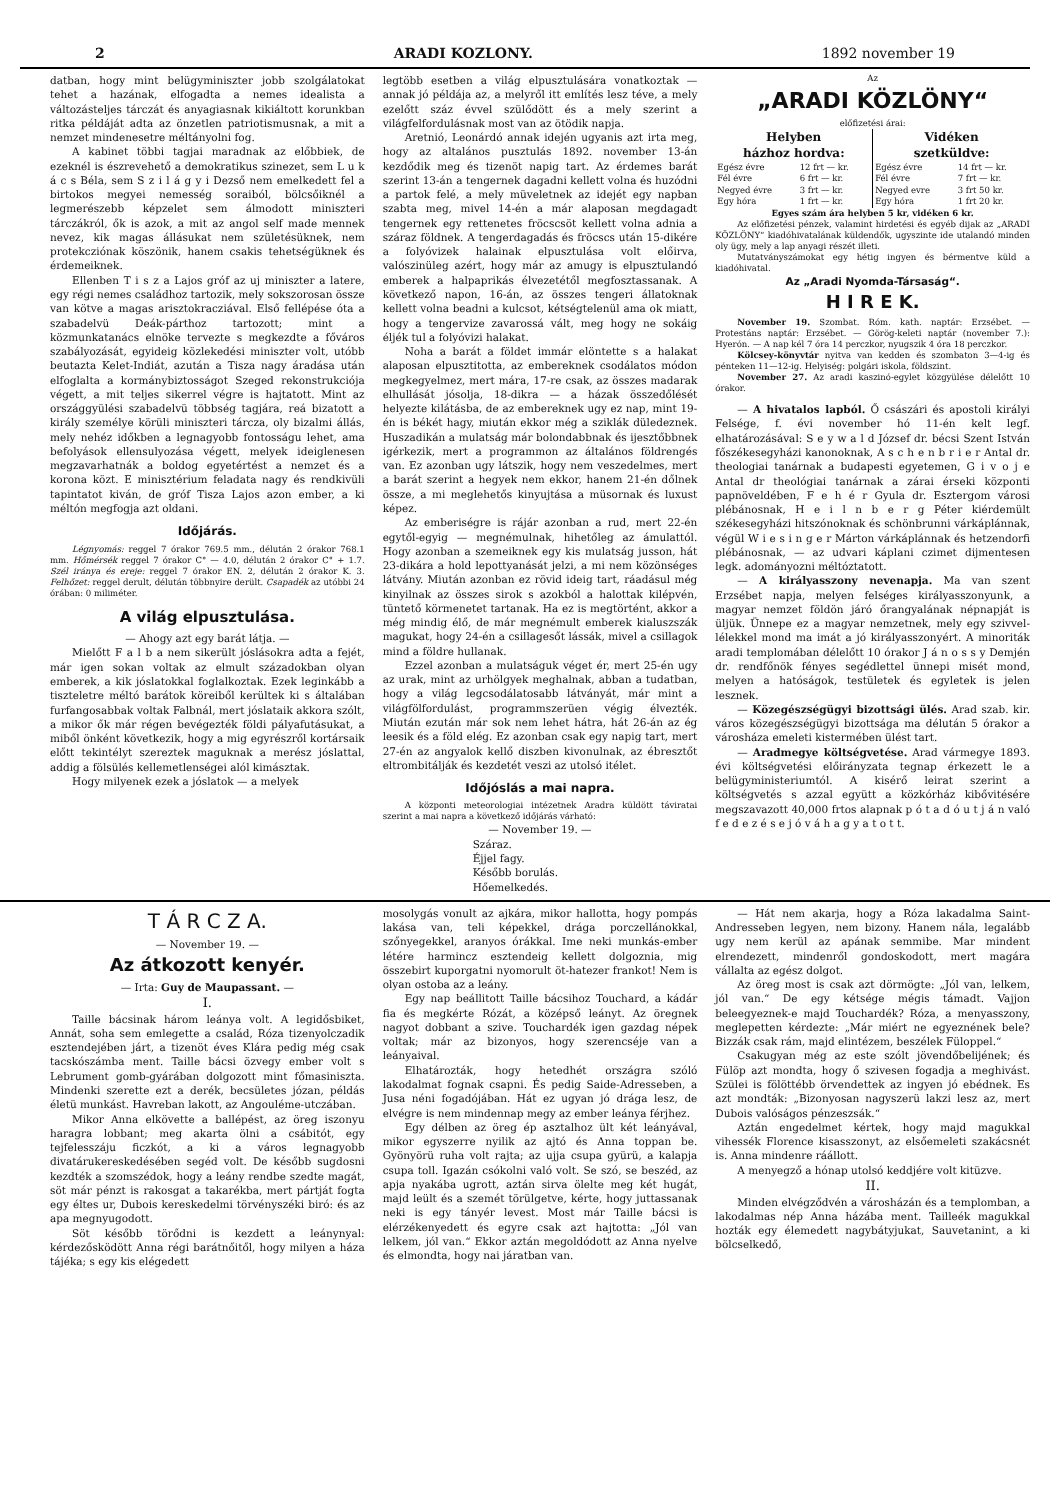2 ARADI KOZLONY. 1892 november 19
datban, hogy mint belügyminiszter jobb szolgálatokat tehet a hazának, elfogadta a nemes idealista a változásteljes tárczát és anyagiasnak kikiáltott korunkban ritka példáját adta az önzetlen patriotismusnak, a mit a nemzet mindenesetre méltányolni fog.
A kabinet többi tagjai maradnak az előbbiek, de ezeknél is észrevehető a demokratikus szinezet, sem L u k á c s Béla, sem S z i l á g y i Dezső nem emelkedett fel a birtokos megyei nemesség soraiból, bölcsőiknél a legmerészebb képzelet sem álmodott miniszteri tárczákról, ők is azok, a mit az angol self made mennek nevez, kik magas állásukat nem születésüknek, nem protekcziónak köszönik, hanem csakis tehetségüknek és érdemeiknek.
Ellenben T i s z a Lajos gróf az uj miniszter a latere, egy régi nemes családhoz tartozik, mely sokszorosan össze van kötve a magas arisztokracziával. Első fellépése óta a szabadelvü Deák-párthoz tartozott; mint a közmunkatanács elnöke tervezte s megkezdte a főváros szabályozását, egyideig közlekedési miniszter volt, utóbb beutazta Kelet-Indiát, azután a Tisza nagy áradása után elfoglalta a kormánybiztosságot Szeged rekonstrukciója végett, a mit teljes sikerrel végre is hajtatott. Mint az országgyülési szabadelvü többség tagjára, reá bizatott a király személye körüli miniszteri tárcza, oly bizalmi állás, mely nehéz időkben a legnagyobb fontosságu lehet, ama befolyások ellensulyozása végett, melyek ideiglenesen megzavarhatnák a boldog egyetértést a nemzet és a korona közt. E minisztérium feladata nagy és rendkivüli tapintatot kiván, de gróf Tisza Lajos azon ember, a ki méltón megfogja azt oldani.
Időjárás.
Légnyomás: reggel 7 órakor 769.5 mm., délután 2 órakor 768.1 mm. Hőmérsék reggel 7 órakor C° — 4.0, délután 2 órakor C° + 1.7. Szél iránya és ereje: reggel 7 órakor EN. 2, délután 2 órakor K. 3. Felhőzet: reggel derult, délután többnyire derült. Csapadék az utóbbi 24 órában: 0 miliméter.
A világ elpusztulása.
— Ahogy azt egy barát látja. —
Mielőtt F a l b a nem sikerült jóslásokra adta a fejét, már igen sokan voltak az elmult századokban olyan emberek, a kik jóslatokkal foglalkoztak. Ezek leginkább a tiszteletre méltó barátok köreiből kerültek ki s általában furfangosabbak voltak Falbnál, mert jóslataik akkora szólt, a mikor ők már régen bevégezték földi pályafutásukat, a miből önként következik, hogy a mig egyrészről kortársaik előtt tekintélyt szereztek maguknak a merész jóslattal, addig a fölsülés kellemetlenségei alól kimásztak.
Hogy milyenek ezek a jóslatok — a melyek
legtöbb esetben a világ elpusztulására vonatkoztak — annak jó példája az, a melyről itt említés lesz téve, a mely ezelőtt száz évvel szülődött és a mely szerint a világfelfordulásnak most van az ötödik napja.
Aretnió, Leonárdó annak idején ugyanis azt irta meg, hogy az altalános pusztulás 1892. november 13-án kezdődik meg és tizenöt napig tart. Az érdemes barát szerint 13-án a tengernek dagadni kellett volna és huzódni a partok felé, a mely müveletnek az idejét egy napban szabta meg, mivel 14-én a már alaposan megdagadt tengernek egy rettenetes fröcscsöt kellett volna adnia a száraz földnek. A tengerdagadás és fröcscs után 15-dikére a folyóvizek halainak elpusztulása volt előirva, valószinüleg azért, hogy már az amugy is elpusztulandó emberek a halpaprikás élvezetétől megfosztassanak. A következő napon, 16-án, az összes tengeri állatoknak kellett volna beadni a kulcsot, kétségtelenül ama ok miatt, hogy a tengervize zavarossá vált, meg hogy ne sokáig éljék tul a folyóvizi halakat.
Noha a barát a földet immár elöntette s a halakat alaposan elpusztitotta, az embereknek csodálatos módon megkegyelmez, mert mára, 17-re csak, az összes madarak elhullását jósolja, 18-dikra — a házak összedőlését helyezte kilátásba, de az embereknek ugy ez nap, mint 19-én is békét hagy, miután ekkor még a sziklák düledeznek. Huszadikán a mulatság már bolondabbnak és ijesztőbbnek igérkezik, mert a programmon az általános földrengés van. Ez azonban ugy látszik, hogy nem veszedelmes, mert a barát szerint a hegyek nem ekkor, hanem 21-én dőlnek össze, a mi meglehetős kinyujtása a müsornak és luxust képez.
Az emberiségre is rájár azonban a rud, mert 22-én egytől-egyig — megnémulnak, hihetőleg az ámulattól. Hogy azonban a szemeiknek egy kis mulatság jusson, hát 23-dikára a hold lepottyanását jelzi, a mi nem közönséges látvány. Miután azonban ez rövid ideig tart, ráadásul még kinyilnak az összes sirok s azokból a halottak kilépvén, tüntető körmenetet tartanak. Ha ez is megtörtént, akkor a még mindig élő, de már megnémult emberek kialuszszák magukat, hogy 24-én a csillagesőt lássák, mivel a csillagok mind a földre hullanak.
Ezzel azonban a mulatságuk véget ér, mert 25-én ugy az urak, mint az urhölgyek meghalnak, abban a tudatban, hogy a világ legcsodálatosabb látványát, már mint a világfölfordulást, programmszerüen végig élvezték. Miután ezután már sok nem lehet hátra, hát 26-án az ég leesik és a föld elég. Ez azonban csak egy napig tart, mert 27-én az angyalok kellő diszben kivonulnak, az ébresztőt eltrombitálják és kezdetét veszi az utolsó itélet.
Időjóslás a mai napra.
A központi meteorologiai intézetnek Aradra küldött táviratai szerint a mai napra a következő időjárás várható:
— November 19. —
Száraz.
Éjjel fagy.
Később borulás.
Hőemelkedés.
Az
„ARADI KÖZLÖNY“
előfizetési árai:
| Helyben házhoz hordva: | | Vidéken szetküldve: | |
| --- | --- | --- | --- |
| Egész évre | 12 frt — kr. | Egész évre | 14 frt — kr. |
| Fél évre | 6 frt — kr. | Fél évre | 7 frt — kr. |
| Negyed évre | 3 frt — kr. | Negyed evre | 3 frt 50 kr. |
| Egy hóra | 1 frt — kr. | Egy hóra | 1 frt 20 kr. |
Egyes szám ára helyben 5 kr, vidéken 6 kr.
Az előfizetési pénzek, valamint hirdetési és egyéb dijak az „ARADI KÖZLÖNY“ kiadóhivatalának küldendők, ugyszinte ide utalandó minden oly ügy, mely a lap anyagi részét illeti.
Mutatványszámokat egy hétig ingyen és bérmentve küld a kiadóhivatal.
Az „Aradi Nyomda-Társaság“.
H I R E K.
November 19. Szombat. Róm. kath. naptár: Erzsébet. — Protestáns naptár: Erzsébet. — Görög-keleti naptár (november 7.): Hyerón. — A nap kél 7 óra 14 perczkor, nyugszik 4 óra 18 perczkor.
Kölcsey-könyvtár nyitva van kedden és szombaton 3—4-ig és pénteken 11—12-ig. Helyiség: polgári iskola, földszint.
November 27. Az aradi kaszinó-egylet közgyülése délelőtt 10 órakor.
— A hivatalos lapból. Ő császári és apostoli királyi Felsége, f. évi november hó 11-én kelt legf. elhatározásával: S e y w a l d József dr. bécsi Szent István főszékesegyházi kanonoknak, A s c h e n b r i e r Antal dr. theologiai tanárnak a budapesti egyetemen, G i v o j e Antal dr theológiai tanárnak a zárai érseki központi papnöveldében, F e h é r Gyula dr. Esztergom városi plébánosnak, H e i l n b e r g Péter kiérdemült székesegyházi hitszónoknak és schönbrunni várkáplánnak, végül W i e s i n g e r Márton várkáplánnak és hetzendorfi plébánosnak, — az udvari káplani czimet dijmentesen legk. adományozni méltóztatott.
— A királyasszony nevenapja. Ma van szent Erzsébet napja, melyen felséges királyasszonyunk, a magyar nemzet földön járó őrangyalának népnapját is üljük. Ünnepe ez a magyar nemzetnek, mely egy szivvel-lélekkel mond ma imát a jó királyasszonyért. A minoriták aradi templomában délelőtt 10 órakor J á n o s s y Demjén dr. rendfőnök fényes segédlettel ünnepi misét mond, melyen a hatóságok, testületek és egyletek is jelen lesznek.
— Közegészségügyi bizottsági ülés. Arad szab. kir. város közegészségügyi bizottsága ma délután 5 órakor a városháza emeleti kistermében ülést tart.
— Aradmegye költségvetése. Arad vármegye 1893. évi költségvetési előirányzata tegnap érkezett le a belügyministeriumtól. A kisérő leirat szerint a költségvetés s azzal együtt a közkórház kibővitésére megszavazott 40,000 frtos alapnak p ó t a d ó u t j á n való f e d e z é s e j ó v á h a g y a t o t t.
T Á R C Z A.
— November 19. —
Az átkozott kenyér.
— Irta: Guy de Maupassant. —
I.
Taille bácsinak három leánya volt. A legidősbiket, Annát, soha sem emlegette a család, Róza tizenyolczadik esztendejében járt, a tizenöt éves Klára pedig még csak tacskószámba ment. Taille bácsi özvegy ember volt s Lebrument gomb-gyárában dolgozott mint főmasiniszta. Mindenki szerette ezt a derék, becsületes józan, példás életü munkást. Havreban lakott, az Angouléme-utczában.
Mikor Anna elkövette a ballépést, az öreg iszonyu haragra lobbant; meg akarta ölni a csábitót, egy tejfelesszáju ficzkót, a ki a város legnagyobb divatárukereskedésében segéd volt. De később sugdosni kezdték a szomszédok, hogy a leány rendbe szedte magát, söt már pénzt is rakosgat a takarékba, mert pártját fogta egy éltes ur, Dubois kereskedelmi törvényszéki biró: és az apa megnyugodott.
Söt később törődni is kezdett a leánynyal: kérdezősködött Anna régi barátnőitől, hogy milyen a háza tájéka; s egy kis elégedett
mosolygás vonult az ajkára, mikor hallotta, hogy pompás lakása van, teli képekkel, drága porczellánokkal, szőnyegekkel, aranyos órákkal. Ime neki munkás-ember létére harmincz esztendeig kellett dolgoznia, mig összebirt kuporgatni nyomorult öt-hatezer frankot! Nem is olyan ostoba az a leány.
Egy nap beállitott Taille bácsihoz Touchard, a kádár fia és megkérte Rózát, a középső leányt. Az öregnek nagyot dobbant a szive. Touchardék igen gazdag népek voltak; már az bizonyos, hogy szerencséje van a leányaival.
Elhatározták, hogy hetedhét országra szóló lakodalmat fognak csapni. És pedig Saide-Adresseben, a Jusa néni fogadójában. Hát ez ugyan jó drága lesz, de elvégre is nem mindennap megy az ember leánya férjhez.
Egy délben az öreg ép asztalhoz ült két leányával, mikor egyszerre nyilik az ajtó és Anna toppan be. Gyönyörü ruha volt rajta; az ujja csupa gyürü, a kalapja csupa toll. Igazán csókolni való volt. Se szó, se beszéd, az apja nyakába ugrott, aztán sirva ölelte meg két hugát, majd leült és a szemét törülgetve, kérte, hogy juttassanak neki is egy tányér levest. Most már Taille bácsi is elérzékenyedett és egyre csak azt hajtotta: „Jól van lelkem, jól van.“ Ekkor aztán megoldódott az Anna nyelve és elmondta, hogy nai járatban van.
— Hát nem akarja, hogy a Róza lakadalma Saint-Andresseben legyen, nem bizony. Hanem nála, legalább ugy nem kerül az apának semmibe. Mar mindent elrendezett, mindenről gondoskodott, mert magára vállalta az egész dolgot.
Az öreg most is csak azt dörmögte: „Jól van, lelkem, jól van.“ De egy kétsége mégis támadt. Vajjon beleegyeznek-e majd Touchardék? Róza, a menyasszony, meglepetten kérdezte: „Már miért ne egyeznének bele? Bizzák csak rám, majd elintézem, beszélek Füloppel.“
Csakugyan még az este szólt jövendőbelijének; és Fülöp azt mondta, hogy ő szivesen fogadja a meghivást. Szülei is fölöttébb örvendettek az ingyen jó ebédnek. Es azt mondták: „Bizonyosan nagyszerü lakzi lesz az, mert Dubois valóságos pénzeszsák.“
Aztán engedelmet kértek, hogy majd magukkal vihessék Florence kisasszonyt, az elsőemeleti szakácsnét is. Anna mindenre ráállott.
A menyegző a hónap utolsó keddjére volt kitüzve.
II.
Minden elvégződvén a városházán és a templomban, a lakodalmas nép Anna házába ment. Tailleék magukkal hozták egy élemedett nagybátyjukat, Sauvetanint, a ki bölcselkedő,